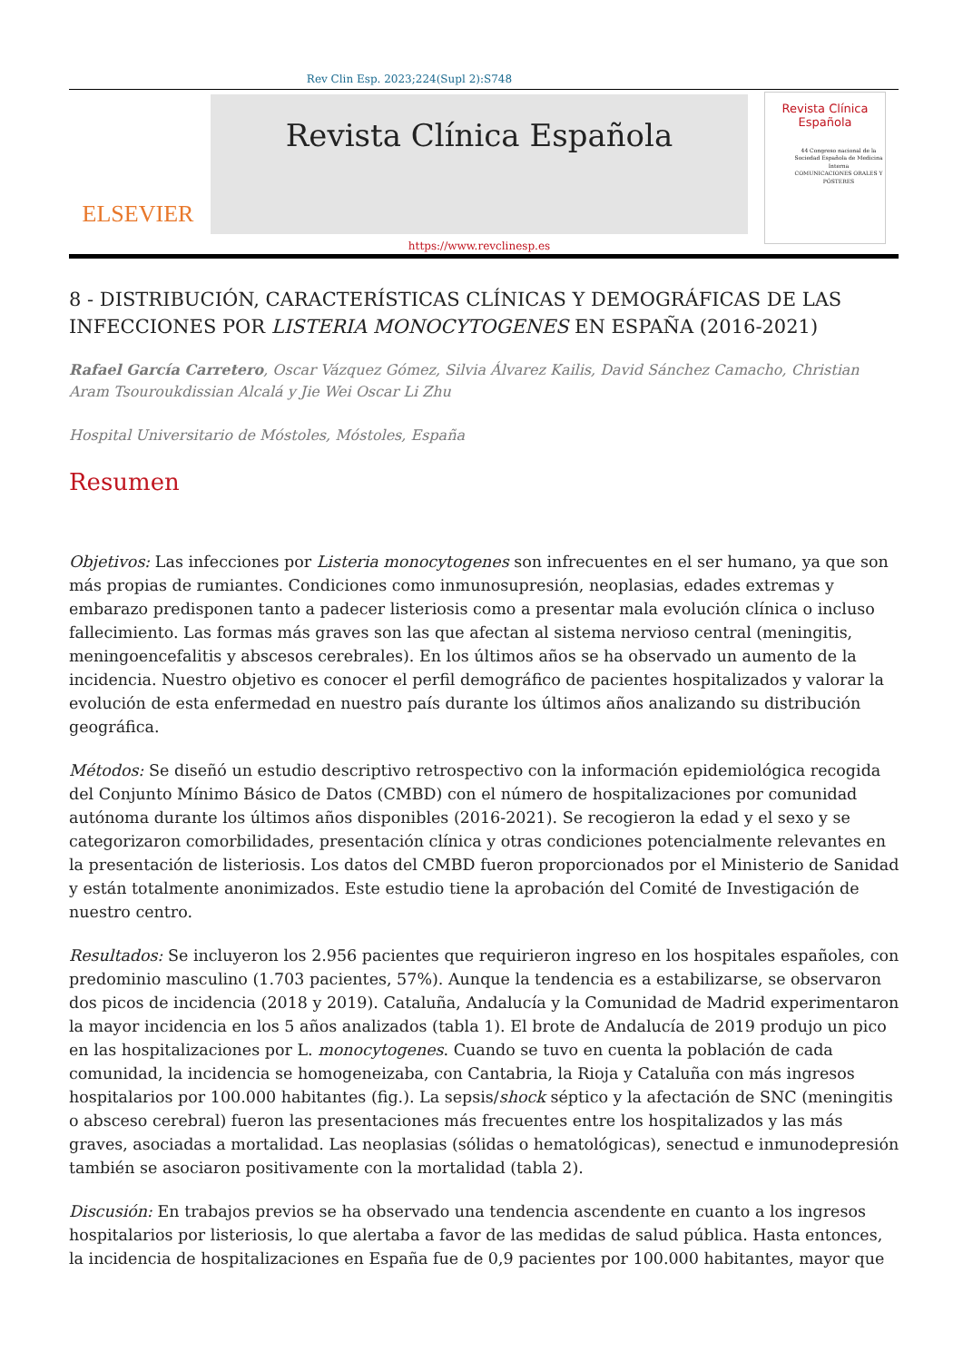Rev Clin Esp. 2023;224(Supl 2):S748
ELSEVIER
Revista Clínica Española
https://www.revclinesp.es
Revista Clínica Española
44 Congreso nacional de la Sociedad Española de Medicina Interna
COMUNICACIONES ORALES Y PÓSTERES
8 - DISTRIBUCIÓN, CARACTERÍSTICAS CLÍNICAS Y DEMOGRÁFICAS DE LAS INFECCIONES POR LISTERIA MONOCYTOGENES EN ESPAÑA (2016-2021)
Rafael García Carretero, Oscar Vázquez Gómez, Silvia Álvarez Kailis, David Sánchez Camacho, Christian Aram Tsouroukdissian Alcalá y Jie Wei Oscar Li Zhu
Hospital Universitario de Móstoles, Móstoles, España
Resumen
Objetivos: Las infecciones por Listeria monocytogenes son infrecuentes en el ser humano, ya que son más propias de rumiantes. Condiciones como inmunosupresión, neoplasias, edades extremas y embarazo predisponen tanto a padecer listeriosis como a presentar mala evolución clínica o incluso fallecimiento. Las formas más graves son las que afectan al sistema nervioso central (meningitis, meningoencefalitis y abscesos cerebrales). En los últimos años se ha observado un aumento de la incidencia. Nuestro objetivo es conocer el perfil demográfico de pacientes hospitalizados y valorar la evolución de esta enfermedad en nuestro país durante los últimos años analizando su distribución geográfica.
Métodos: Se diseñó un estudio descriptivo retrospectivo con la información epidemiológica recogida del Conjunto Mínimo Básico de Datos (CMBD) con el número de hospitalizaciones por comunidad autónoma durante los últimos años disponibles (2016-2021). Se recogieron la edad y el sexo y se categorizaron comorbilidades, presentación clínica y otras condiciones potencialmente relevantes en la presentación de listeriosis. Los datos del CMBD fueron proporcionados por el Ministerio de Sanidad y están totalmente anonimizados. Este estudio tiene la aprobación del Comité de Investigación de nuestro centro.
Resultados: Se incluyeron los 2.956 pacientes que requirieron ingreso en los hospitales españoles, con predominio masculino (1.703 pacientes, 57%). Aunque la tendencia es a estabilizarse, se observaron dos picos de incidencia (2018 y 2019). Cataluña, Andalucía y la Comunidad de Madrid experimentaron la mayor incidencia en los 5 años analizados (tabla 1). El brote de Andalucía de 2019 produjo un pico en las hospitalizaciones por L. monocytogenes. Cuando se tuvo en cuenta la población de cada comunidad, la incidencia se homogeneizaba, con Cantabria, la Rioja y Cataluña con más ingresos hospitalarios por 100.000 habitantes (fig.). La sepsis/shock séptico y la afectación de SNC (meningitis o absceso cerebral) fueron las presentaciones más frecuentes entre los hospitalizados y las más graves, asociadas a mortalidad. Las neoplasias (sólidas o hematológicas), senectud e inmunodepresión también se asociaron positivamente con la mortalidad (tabla 2).
Discusión: En trabajos previos se ha observado una tendencia ascendente en cuanto a los ingresos hospitalarios por listeriosis, lo que alertaba a favor de las medidas de salud pública. Hasta entonces, la incidencia de hospitalizaciones en España fue de 0,9 pacientes por 100.000 habitantes, mayor que